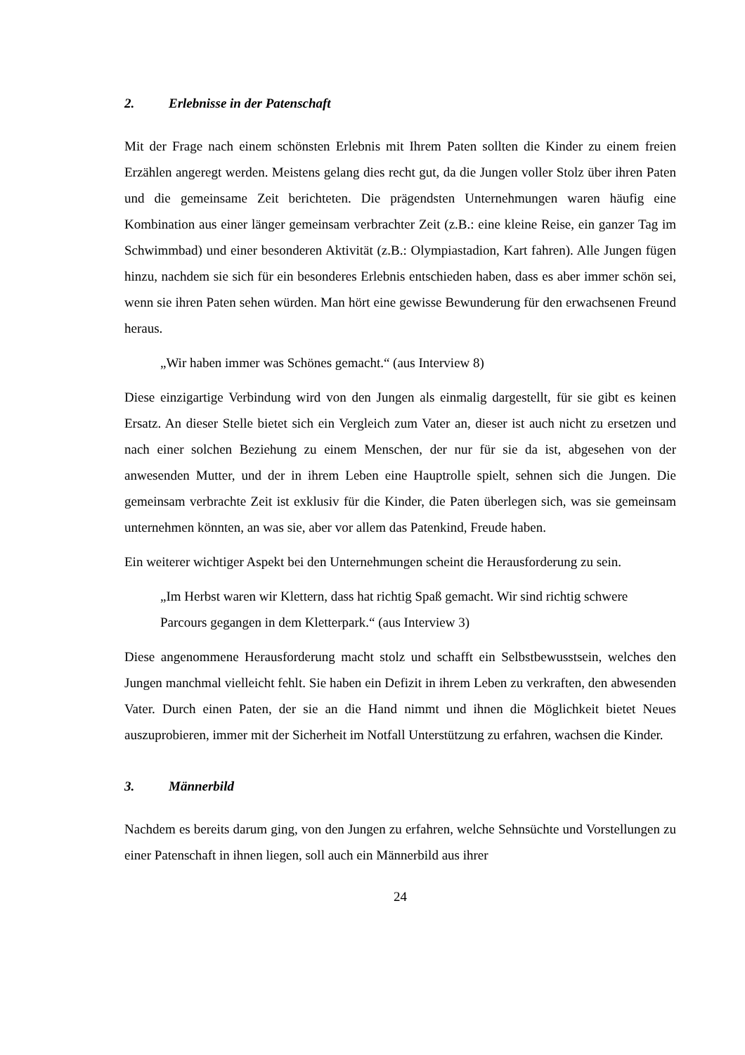2. Erlebnisse in der Patenschaft
Mit der Frage nach einem schönsten Erlebnis mit Ihrem Paten sollten die Kinder zu einem freien Erzählen angeregt werden. Meistens gelang dies recht gut, da die Jungen voller Stolz über ihren Paten und die gemeinsame Zeit berichteten. Die prägendsten Unternehmungen waren häufig eine Kombination aus einer länger gemeinsam verbrachter Zeit (z.B.: eine kleine Reise, ein ganzer Tag im Schwimmbad) und einer besonderen Aktivität (z.B.: Olympiastadion, Kart fahren). Alle Jungen fügen hinzu, nachdem sie sich für ein besonderes Erlebnis entschieden haben, dass es aber immer schön sei, wenn sie ihren Paten sehen würden. Man hört eine gewisse Bewunderung für den erwachsenen Freund heraus.
„Wir haben immer was Schönes gemacht.“ (aus Interview 8)
Diese einzigartige Verbindung wird von den Jungen als einmalig dargestellt, für sie gibt es keinen Ersatz. An dieser Stelle bietet sich ein Vergleich zum Vater an, dieser ist auch nicht zu ersetzen und nach einer solchen Beziehung zu einem Menschen, der nur für sie da ist, abgesehen von der anwesenden Mutter, und der in ihrem Leben eine Hauptrolle spielt, sehnen sich die Jungen. Die gemeinsam verbrachte Zeit ist exklusiv für die Kinder, die Paten überlegen sich, was sie gemeinsam unternehmen könnten, an was sie, aber vor allem das Patenkind, Freude haben.
Ein weiterer wichtiger Aspekt bei den Unternehmungen scheint die Herausforderung zu sein.
„Im Herbst waren wir Klettern, dass hat richtig Spaß gemacht. Wir sind richtig schwere Parcours gegangen in dem Kletterpark.“ (aus Interview 3)
Diese angenommene Herausforderung macht stolz und schafft ein Selbstbewusstsein, welches den Jungen manchmal vielleicht fehlt. Sie haben ein Defizit in ihrem Leben zu verkraften, den abwesenden Vater. Durch einen Paten, der sie an die Hand nimmt und ihnen die Möglichkeit bietet Neues auszuprobieren, immer mit der Sicherheit im Notfall Unterstützung zu erfahren, wachsen die Kinder.
3. Männerbild
Nachdem es bereits darum ging, von den Jungen zu erfahren, welche Sehnsüchte und Vorstellungen zu einer Patenschaft in ihnen liegen, soll auch ein Männerbild aus ihrer
24